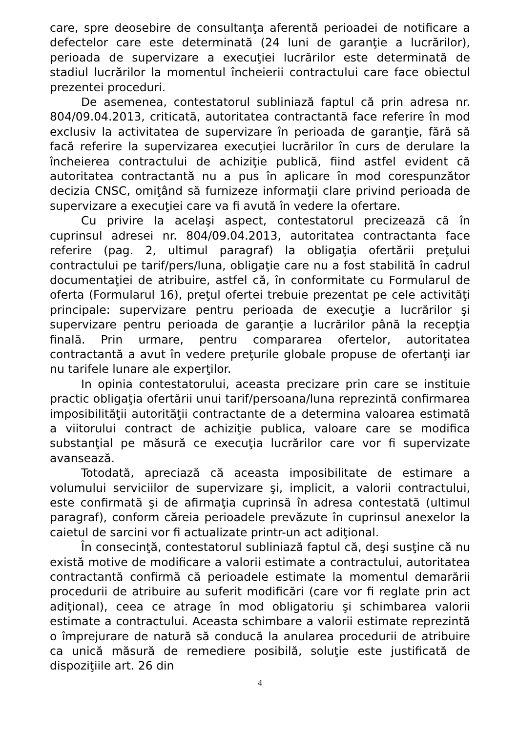care, spre deosebire de consultanţa aferentă perioadei de notificare a defectelor care este determinată (24 luni de garanţie a lucrărilor), perioada de supervizare a execuţiei lucrărilor este determinată de stadiul lucrărilor la momentul încheierii contractului care face obiectul prezentei proceduri.
De asemenea, contestatorul subliniază faptul că prin adresa nr. 804/09.04.2013, criticată, autoritatea contractantă face referire în mod exclusiv la activitatea de supervizare în perioada de garanţie, fără să facă referire la supervizarea execuţiei lucrărilor în curs de derulare la încheierea contractului de achiziţie publică, fiind astfel evident că autoritatea contractantă nu a pus în aplicare în mod corespunzător decizia CNSC, omiţând să furnizeze informaţii clare privind perioada de supervizare a execuţiei care va fi avută în vedere la ofertare.
Cu privire la acelaşi aspect, contestatorul precizează că în cuprinsul adresei nr. 804/09.04.2013, autoritatea contractanta face referire (pag. 2, ultimul paragraf) la obligaţia ofertării preţului contractului pe tarif/pers/luna, obligaţie care nu a fost stabilită în cadrul documentaţiei de atribuire, astfel că, în conformitate cu Formularul de oferta (Formularul 16), preţul ofertei trebuie prezentat pe cele activităţi principale: supervizare pentru perioada de execuţie a lucrărilor şi supervizare pentru perioada de garanţie a lucrărilor până la recepţia finală. Prin urmare, pentru compararea ofertelor, autoritatea contractantă a avut în vedere preţurile globale propuse de ofertanţi iar nu tarifele lunare ale experţilor.
In opinia contestatorului, aceasta precizare prin care se instituie practic obligaţia ofertării unui tarif/persoana/luna reprezintă confirmarea imposibilităţii autorităţii contractante de a determina valoarea estimată a viitorului contract de achiziţie publica, valoare care se modifica substanţial pe măsură ce execuţia lucrărilor care vor fi supervizate avansează.
Totodată, apreciază că aceasta imposibilitate de estimare a volumului serviciilor de supervizare şi, implicit, a valorii contractului, este confirmată şi de afirmaţia cuprinsă în adresa contestată (ultimul paragraf), conform căreia perioadele prevăzute în cuprinsul anexelor la caietul de sarcini vor fi actualizate printr-un act adiţional.
În consecinţă, contestatorul subliniază faptul că, deşi susţine că nu există motive de modificare a valorii estimate a contractului, autoritatea contractantă confirmă că perioadele estimate la momentul demarării procedurii de atribuire au suferit modificări (care vor fi reglate prin act adiţional), ceea ce atrage în mod obligatoriu şi schimbarea valorii estimate a contractului. Aceasta schimbare a valorii estimate reprezintă o împrejurare de natură să conducă la anularea procedurii de atribuire ca unică măsură de remediere posibilă, soluţie este justificată de dispoziţiile art. 26 din
4